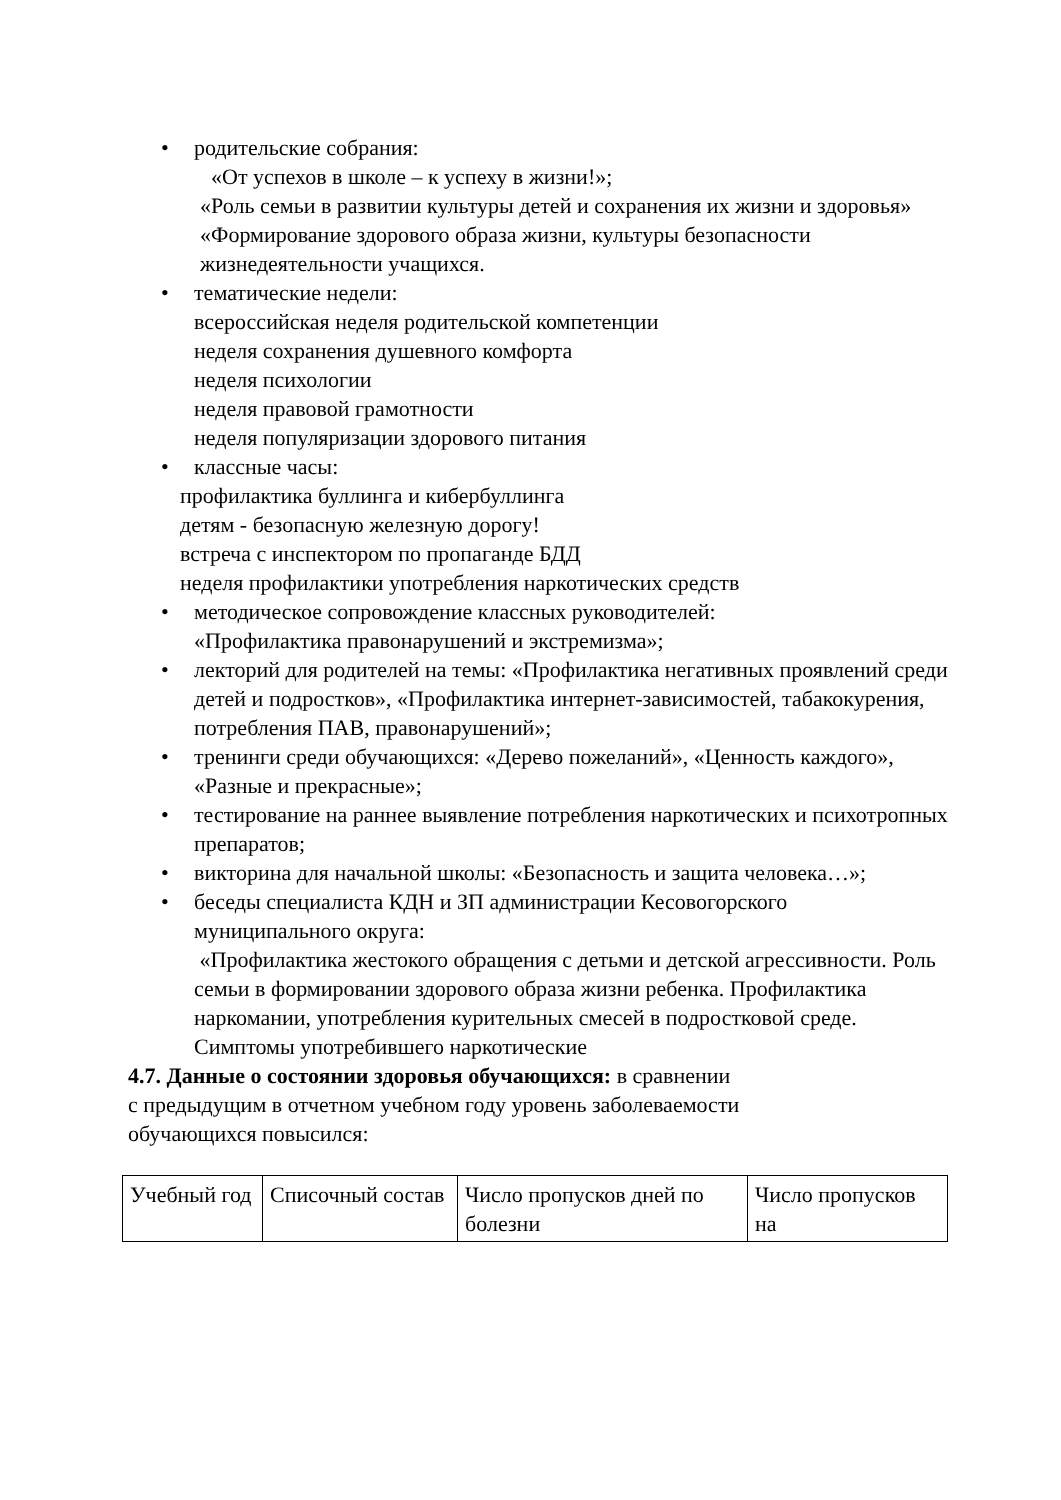• родительские собрания:
«От успехов в школе – к успеху в жизни!»;
«Роль семьи в развитии культуры детей и сохранения их жизни и здоровья»
«Формирование здорового образа жизни, культуры безопасности жизнедеятельности учащихся.
• тематические недели:
всероссийская неделя родительской компетенции
неделя сохранения душевного комфорта
неделя психологии
неделя правовой грамотности
неделя популяризации здорового питания
• классные часы:
профилактика буллинга и кибербуллинга
детям - безопасную железную дорогу!
встреча с инспектором по пропаганде БДД
неделя профилактики употребления наркотических средств
• методическое сопровождение классных руководителей:
«Профилактика правонарушений и экстремизма»;
• лекторий для родителей на темы: «Профилактика негативных проявлений среди детей и подростков», «Профилактика интернет-зависимостей, табакокурения, потребления ПАВ, правонарушений»;
• тренинги среди обучающихся: «Дерево пожеланий», «Ценность каждого», «Разные и прекрасные»;
• тестирование на раннее выявление потребления наркотических и психотропных препаратов;
• викторина для начальной школы: «Безопасность и защита человека…»;
• беседы специалиста КДН и ЗП администрации Кесовогорского муниципального округа:
«Профилактика жестокого обращения с детьми и детской агрессивности. Роль семьи в формировании здорового образа жизни ребенка. Профилактика наркомании, употребления курительных смесей в подростковой среде. Симптомы употребившего наркотические
4.7. Данные о состоянии здоровья обучающихся: в сравнении
с предыдущим в отчетном учебном году уровень заболеваемости
обучающихся повысился:
| Учебный год | Списочный состав | Число пропусков дней по болезни | Число пропусков на |